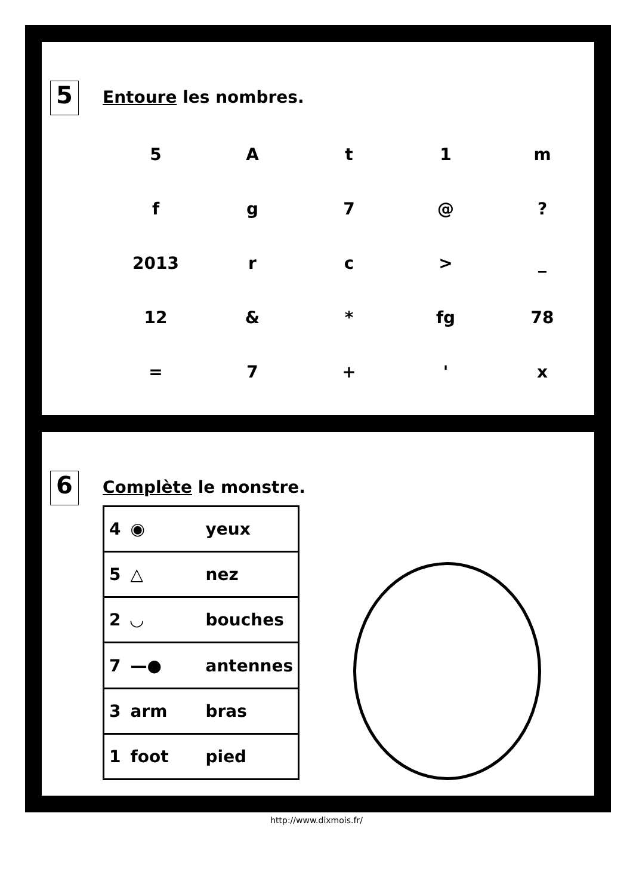5 Entoure les nombres.
| 5 | A | t | 1 | m |
| f | g | 7 | @ | ? |
| 2013 | r | c | > | _ |
| 12 | & | * | fg | 78 |
| = | 7 | + | ' | x |
6 Complète le monstre.
| 4 | ◉ | yeux |
| 5 | △ | nez |
| 2 | ◡ | bouches |
| 7 | —● | antennes |
| 3 | arm | bras |
| 1 | foot | pied |
http://www.dixmois.fr/